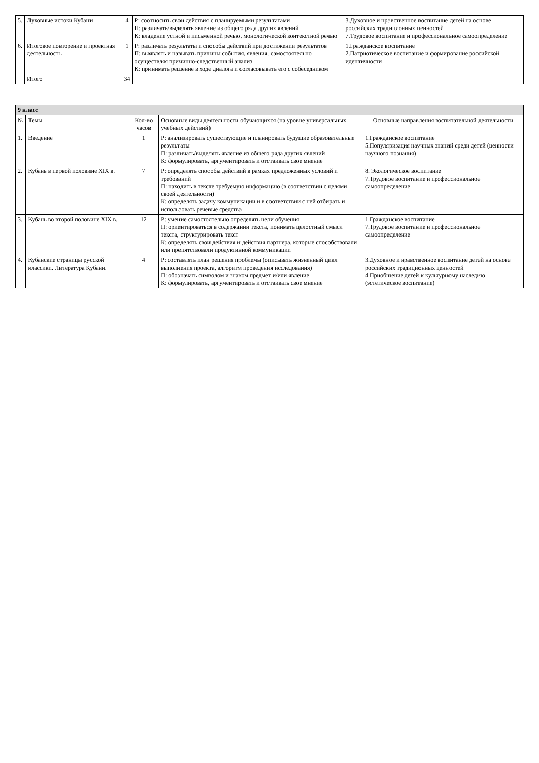| 5. | Духовные истоки Кубани | 4 | Р: соотносить свои действия с планируемыми результатами П: различать/выделять явление из общего ряда других явлений К: владение устной и письменной речью, монологической контекстной речью | 3.Духовное и нравственное воспитание детей на основе российских традиционных ценностей 7.Трудовое воспитание и профессиональное самоопределение |
| 6. | Итоговое повторение и проектная деятельность | 1 | Р: различать результаты и способы действий при достижении результатов П: выявлять и называть причины события, явления, самостоятельно осуществляя причинно-следственный анализ К: принимать решение в ходе диалога и согласовывать его с собеседником | 1.Гражданское воспитание 2.Патриотическое воспитание и формирование российской идентичности |
| | Итого | 34 | | |
| 9 класс | | | | |
| № | Темы | Кол-во часов | Основные виды деятельности обучающихся (на уровне универсальных учебных действий) | Основные направления воспитательной деятельности |
| 1. | Введение | 1 | Р: анализировать существующие и планировать будущие образовательные результаты П: различать/выделять явление из общего ряда других явлений К: формулировать, аргументировать и отстаивать свое мнение | 1.Гражданское воспитание 5.Популяризация научных знаний среди детей (ценности научного познания) |
| 2. | Кубань в первой половине XIX в. | 7 | Р: определять способы действий в рамках предложенных условий и требований П: находить в тексте требуемую информацию (в соответствии с целями своей деятельности) К: определять задачу коммуникации и в соответствии с ней отбирать и использовать речевые средства | 8. Экологическое воспитание 7.Трудовое воспитание и профессиональное самоопределение |
| 3. | Кубань во второй половине XIX в. | 12 | Р: умение самостоятельно определять цели обучения П: ориентироваться в содержании текста, понимать целостный смысл текста, структурировать текст К: определять свои действия и действия партнера, которые способствовали или препятствовали продуктивной коммуникации | 1.Гражданское воспитание 7.Трудовое воспитание и профессиональное самоопределение |
| 4. | Кубанские страницы русской классики. Литература Кубани. | 4 | Р: составлять план решения проблемы (описывать жизненный цикл выполнения проекта, алгоритм проведения исследования) П: обозначать символом и знаком предмет и/или явление К: формулировать, аргументировать и отстаивать свое мнение | 3.Духовное и нравственное воспитание детей на основе российских традиционных ценностей 4.Приобщение детей к культурному наследию (эстетическое воспитание) |